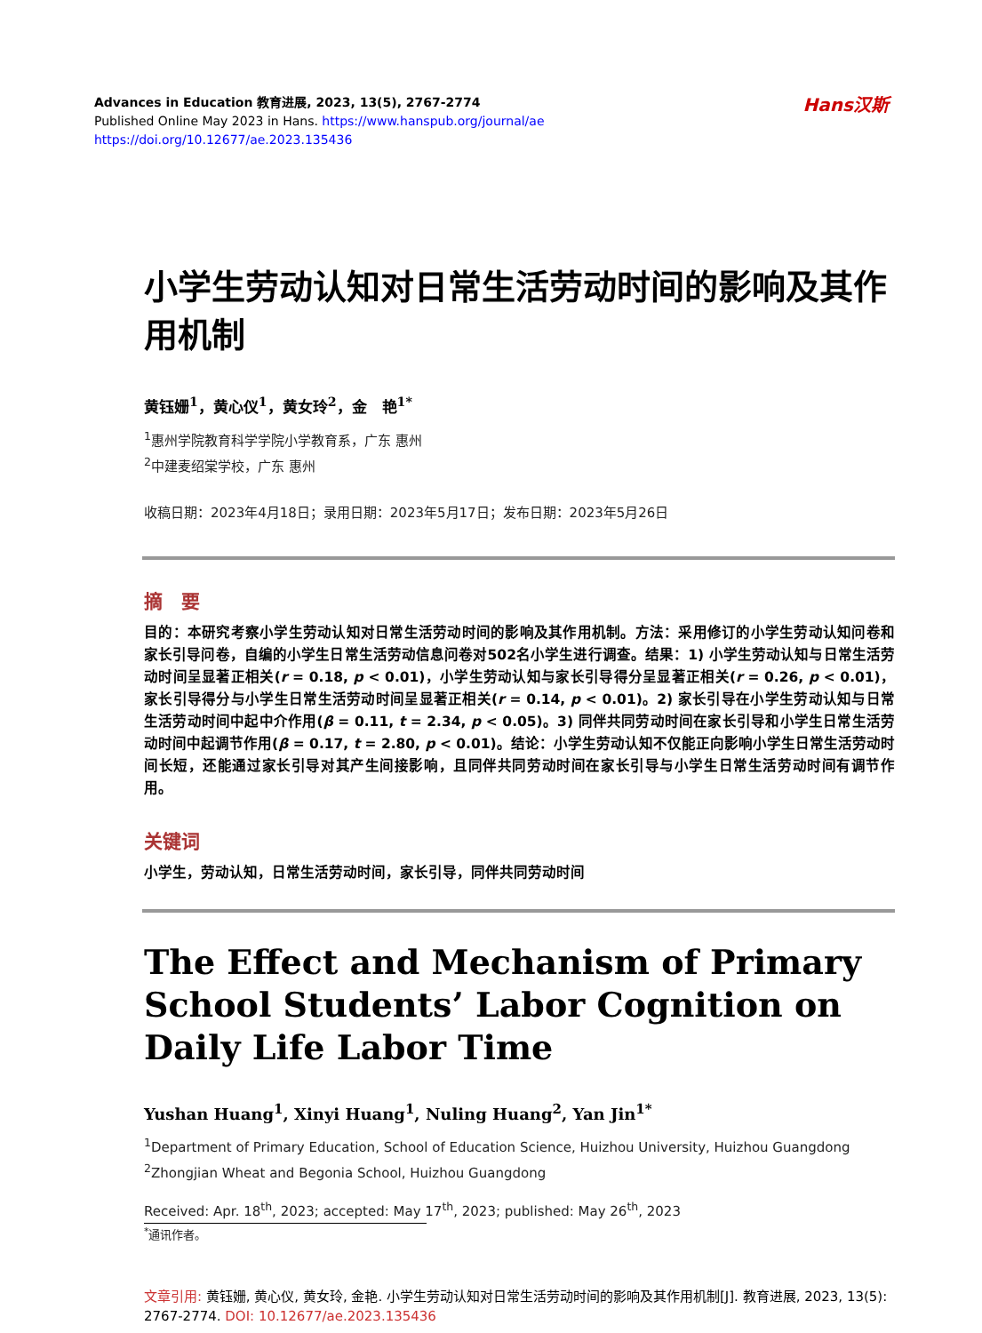Hans汉斯
Advances in Education 教育进展, 2023, 13(5), 2767-2774
Published Online May 2023 in Hans. https://www.hanspub.org/journal/ae
https://doi.org/10.12677/ae.2023.135436
小学生劳动认知对日常生活劳动时间的影响及其作用机制
黄钰姗<sup>1</sup>，黄心仪<sup>1</sup>，黄女玲<sup>2</sup>，金　艳<sup>1*</sup>
<sup>1</sup> 惠州学院教育科学学院小学教育系，广东 惠州
<sup>2</sup> 中建麦绍棠学校，广东 惠州
收稿日期：2023年4月18日；录用日期：2023年5月17日；发布日期：2023年5月26日
摘　要
目的：本研究考察小学生劳动认知对日常生活劳动时间的影响及其作用机制。方法：采用修订的小学生劳动认知问卷和家长引导问卷，自编的小学生日常生活劳动信息问卷对502名小学生进行调查。结果：1) 小学生劳动认知与日常生活劳动时间呈显著正相关(r = 0.18, p < 0.01)，小学生劳动认知与家长引导得分呈显著正相关(r = 0.26, p < 0.01)，家长引导得分与小学生日常生活劳动时间呈显著正相关(r = 0.14, p < 0.01)。2) 家长引导在小学生劳动认知与日常生活劳动时间中起中介作用(β = 0.11, t = 2.34, p < 0.05)。3) 同伴共同劳动时间在家长引导和小学生日常生活劳动时间中起调节作用(β = 0.17, t = 2.80, p < 0.01)。结论：小学生劳动认知不仅能正向影响小学生日常生活劳动时间长短，还能通过家长引导对其产生间接影响，且同伴共同劳动时间在家长引导与小学生日常生活劳动时间有调节作用。
关键词
小学生，劳动认知，日常生活劳动时间，家长引导，同伴共同劳动时间
The Effect and Mechanism of Primary School Students’ Labor Cognition on Daily Life Labor Time
Yushan Huang<sup>1</sup>, Xinyi Huang<sup>1</sup>, Nuling Huang<sup>2</sup>, Yan Jin<sup>1*</sup>
<sup>1</sup> Department of Primary Education, School of Education Science, Huizhou University, Huizhou Guangdong
<sup>2</sup> Zhongjian Wheat and Begonia School, Huizhou Guangdong
Received: Apr. 18<sup>th</sup>, 2023; accepted: May 17<sup>th</sup>, 2023; published: May 26<sup>th</sup>, 2023
<sup>*</sup> 通讯作者。
文章引用: 黄钰姗, 黄心仪, 黄女玲, 金艳. 小学生劳动认知对日常生活劳动时间的影响及其作用机制[J]. 教育进展, 2023, 13(5): 2767-2774. DOI: 10.12677/ae.2023.135436